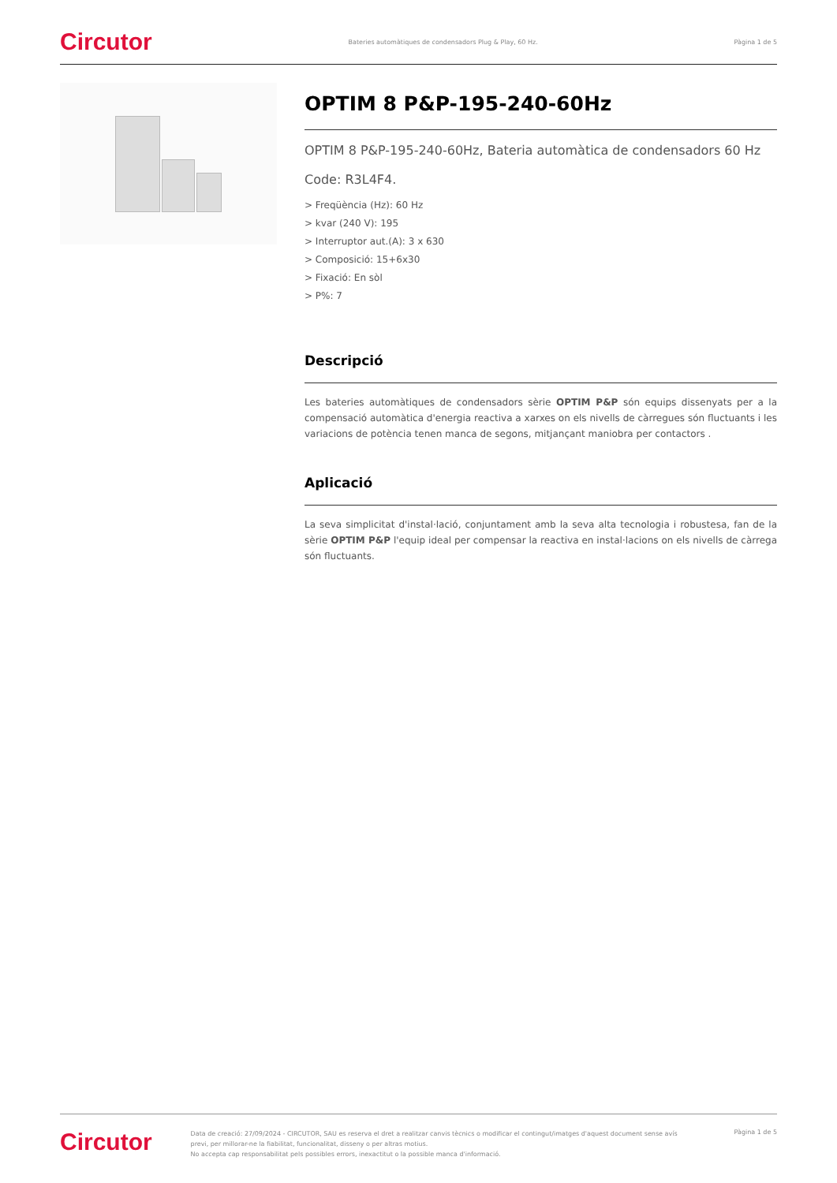Circutor
Bateries automàtiques de condensadors Plug & Play, 60 Hz.
Pàgina 1 de 5
OPTIM 8 P&P-195-240-60Hz
OPTIM 8 P&P-195-240-60Hz, Bateria automàtica de condensadors 60 Hz
Code: R3L4F4.
> Freqüència (Hz): 60 Hz
> kvar (240 V): 195
> Interruptor aut.(A): 3 x 630
> Composició: 15+6x30
> Fixació: En sòl
> P%: 7
Descripció
Les bateries automàtiques de condensadors sèrie OPTIM P&P són equips dissenyats per a la compensació automàtica d'energia reactiva a xarxes on els nivells de càrregues són fluctuants i les variacions de potència tenen manca de segons, mitjançant maniobra per contactors .
Aplicació
La seva simplicitat d'instal·lació, conjuntament amb la seva alta tecnologia i robustesa, fan de la sèrie OPTIM P&P l'equip ideal per compensar la reactiva en instal·lacions on els nivells de càrrega són fluctuants.
Circutor
Data de creació: 27/09/2024 - CIRCUTOR, SAU es reserva el dret a realitzar canvis tècnics o modificar el contingut/imatges d'aquest document sense avís previ, per millorar-ne la fiabilitat, funcionalitat, disseny o per altras motius.
No accepta cap responsabilitat pels possibles errors, inexactitut o la possible manca d'informació.
Pàgina 1 de 5